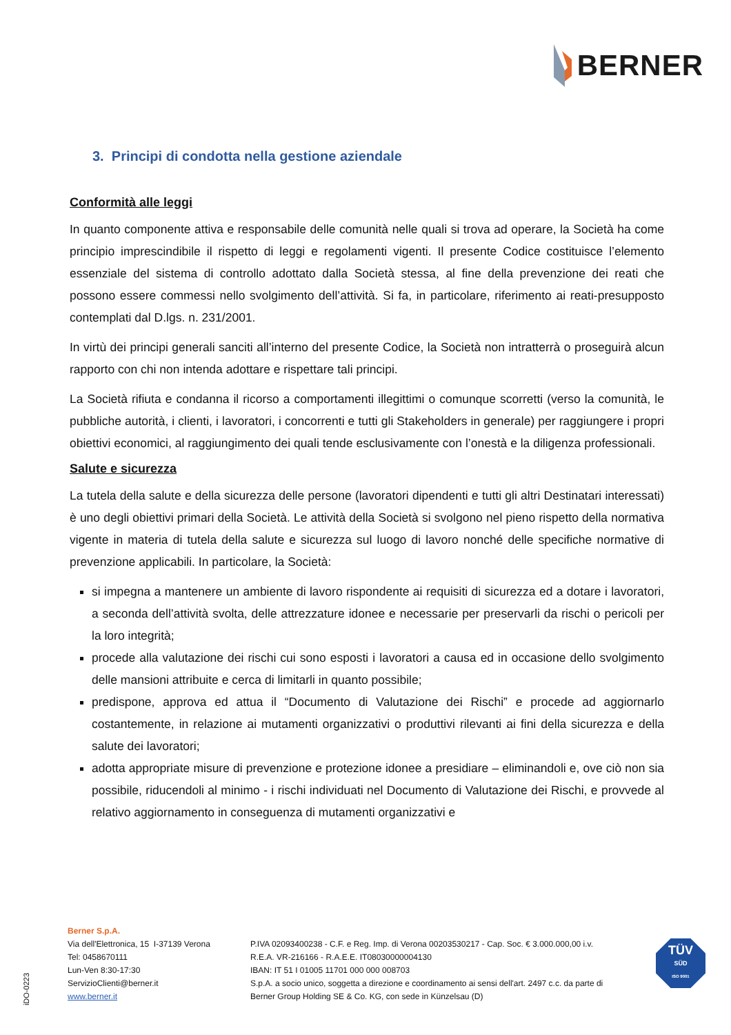BERNER
3. Principi di condotta nella gestione aziendale
Conformità alle leggi
In quanto componente attiva e responsabile delle comunità nelle quali si trova ad operare, la Società ha come principio imprescindibile il rispetto di leggi e regolamenti vigenti. Il presente Codice costituisce l’elemento essenziale del sistema di controllo adottato dalla Società stessa, al fine della prevenzione dei reati che possono essere commessi nello svolgimento dell’attività. Si fa, in particolare, riferimento ai reati-presupposto contemplati dal D.lgs. n. 231/2001.
In virtù dei principi generali sanciti all’interno del presente Codice, la Società non intratterrà o proseguirà alcun rapporto con chi non intenda adottare e rispettare tali principi.
La Società rifiuta e condanna il ricorso a comportamenti illegittimi o comunque scorretti (verso la comunità, le pubbliche autorità, i clienti, i lavoratori, i concorrenti e tutti gli Stakeholders in generale) per raggiungere i propri obiettivi economici, al raggiungimento dei quali tende esclusivamente con l’onestà e la diligenza professionali.
Salute e sicurezza
La tutela della salute e della sicurezza delle persone (lavoratori dipendenti e tutti gli altri Destinatari interessati) è uno degli obiettivi primari della Società. Le attività della Società si svolgono nel pieno rispetto della normativa vigente in materia di tutela della salute e sicurezza sul luogo di lavoro nonché delle specifiche normative di prevenzione applicabili. In particolare, la Società:
si impegna a mantenere un ambiente di lavoro rispondente ai requisiti di sicurezza ed a dotare i lavoratori, a seconda dell’attività svolta, delle attrezzature idonee e necessarie per preservarli da rischi o pericoli per la loro integrità;
procede alla valutazione dei rischi cui sono esposti i lavoratori a causa ed in occasione dello svolgimento delle mansioni attribuite e cerca di limitarli in quanto possibile;
predispone, approva ed attua il “Documento di Valutazione dei Rischi” e procede ad aggiornarlo costantemente, in relazione ai mutamenti organizzativi o produttivi rilevanti ai fini della sicurezza e della salute dei lavoratori;
adotta appropriate misure di prevenzione e protezione idonee a presidiare – eliminandoli e, ove ciò non sia possibile, riducendoli al minimo - i rischi individuati nel Documento di Valutazione dei Rischi, e provvede al relativo aggiornamento in conseguenza di mutamenti organizzativi e
iDO-0223
Berner S.p.A.
Via dell'Elettronica, 15 I-37139 Verona
Tel: 0458670111
Lun-Ven 8:30-17:30
ServizioClienti@berner.it
www.berner.it
P.IVA 02093400238 - C.F. e Reg. Imp. di Verona 00203530217 - Cap. Soc. € 3.000.000,00 i.v.
R.E.A. VR-216166 - R.A.E.E. IT08030000004130
IBAN: IT 51 I 01005 11701 000 000 008703
S.p.A. a socio unico, soggetta a direzione e coordinamento ai sensi dell'art. 2497 c.c. da parte di
Berner Group Holding SE & Co. KG, con sede in Künzelsau (D)
TÜV
SÜD
ISO 9001